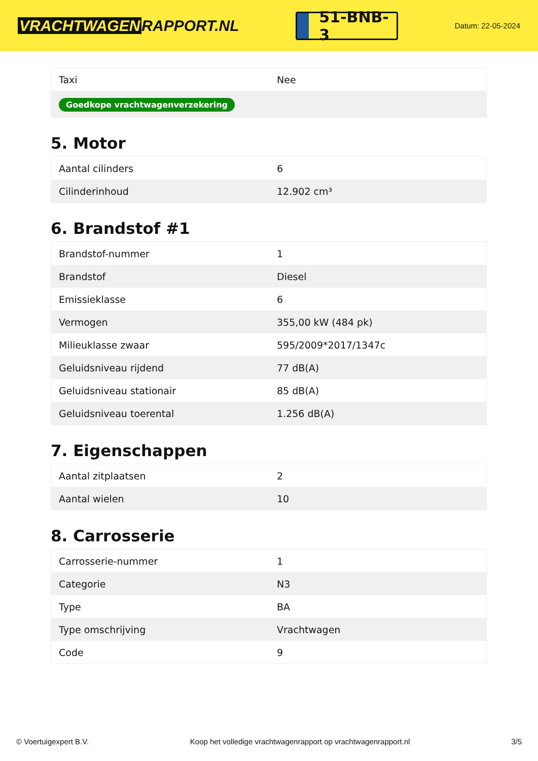VRACHTWAGEN RAPPORT.NL
51-BNB-3
Datum: 22-05-2024
| Taxi | Nee |
| Goedkope vrachtwagenverzekering | |
5. Motor
| Aantal cilinders | 6 |
| Cilinderinhoud | 12.902 cm³ |
6. Brandstof #1
| Brandstof-nummer | 1 |
| Brandstof | Diesel |
| Emissieklasse | 6 |
| Vermogen | 355,00 kW (484 pk) |
| Milieuklasse zwaar | 595/2009*2017/1347c |
| Geluidsniveau rijdend | 77 dB(A) |
| Geluidsniveau stationair | 85 dB(A) |
| Geluidsniveau toerental | 1.256 dB(A) |
7. Eigenschappen
| Aantal zitplaatsen | 2 |
| Aantal wielen | 10 |
8. Carrosserie
| Carrosserie-nummer | 1 |
| Categorie | N3 |
| Type | BA |
| Type omschrijving | Vrachtwagen |
| Code | 9 |
© Voertuigexpert B.V. Koop het volledige vrachtwagenrapport op vrachtwagenrapport.nl 3/5